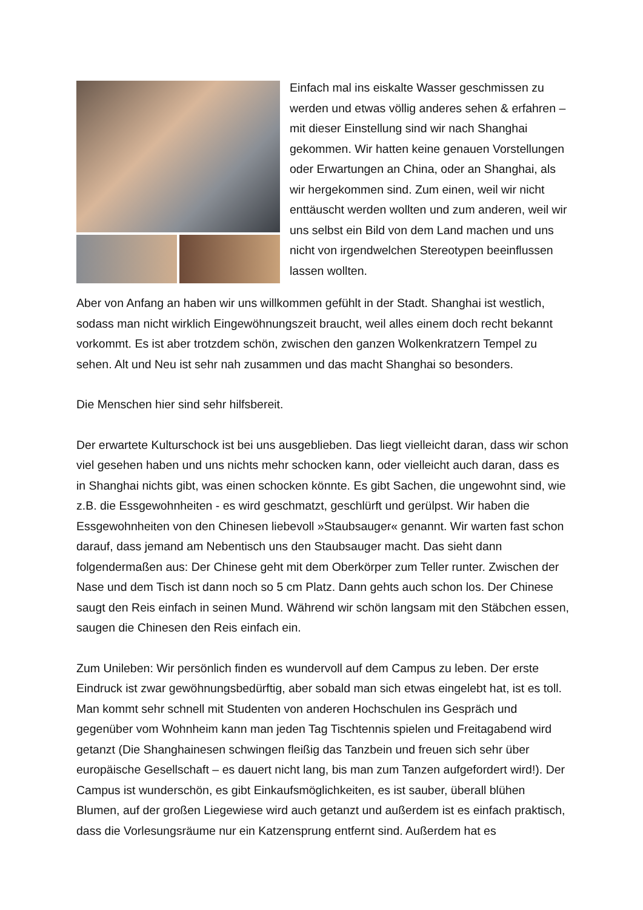Einfach mal ins eiskalte Wasser geschmissen zu werden und etwas völlig anderes sehen & erfahren – mit dieser Einstellung sind wir nach Shanghai gekommen. Wir hatten keine genauen Vorstellungen oder Erwartungen an China, oder an Shanghai, als wir hergekommen sind. Zum einen, weil wir nicht enttäuscht werden wollten und zum anderen, weil wir uns selbst ein Bild von dem Land machen und uns nicht von irgendwelchen Stereotypen beeinflussen lassen wollten.
Aber von Anfang an haben wir uns willkommen gefühlt in der Stadt. Shanghai ist westlich, sodass man nicht wirklich Eingewöhnungszeit braucht, weil alles einem doch recht bekannt vorkommt. Es ist aber trotzdem schön, zwischen den ganzen Wolkenkratzern Tempel zu sehen. Alt und Neu ist sehr nah zusammen und das macht Shanghai so besonders.
Die Menschen hier sind sehr hilfsbereit.
Der erwartete Kulturschock ist bei uns ausgeblieben. Das liegt vielleicht daran, dass wir schon viel gesehen haben und uns nichts mehr schocken kann, oder vielleicht auch daran, dass es in Shanghai nichts gibt, was einen schocken könnte. Es gibt Sachen, die ungewohnt sind, wie z.B. die Essgewohnheiten - es wird geschmatzt, geschlürft und gerülpst. Wir haben die Essgewohnheiten von den Chinesen liebevoll »Staubsauger« genannt. Wir warten fast schon darauf, dass jemand am Nebentisch uns den Staubsauger macht. Das sieht dann folgendermaßen aus: Der Chinese geht mit dem Oberkörper zum Teller runter. Zwischen der Nase und dem Tisch ist dann noch so 5 cm Platz. Dann gehts auch schon los. Der Chinese saugt den Reis einfach in seinen Mund. Während wir schön langsam mit den Stäbchen essen, saugen die Chinesen den Reis einfach ein.
Zum Unileben: Wir persönlich finden es wundervoll auf dem Campus zu leben. Der erste Eindruck ist zwar gewöhnungsbedürftig, aber sobald man sich etwas eingelebt hat, ist es toll. Man kommt sehr schnell mit Studenten von anderen Hochschulen ins Gespräch und gegenüber vom Wohnheim kann man jeden Tag Tischtennis spielen und Freitagabend wird getanzt (Die Shanghainesen schwingen fleißig das Tanzbein und freuen sich sehr über europäische Gesellschaft – es dauert nicht lang, bis man zum Tanzen aufgefordert wird!). Der Campus ist wunderschön, es gibt Einkaufsmöglichkeiten, es ist sauber, überall blühen Blumen, auf der großen Liegewiese wird auch getanzt und außerdem ist es einfach praktisch, dass die Vorlesungsräume nur ein Katzensprung entfernt sind. Außerdem hat es